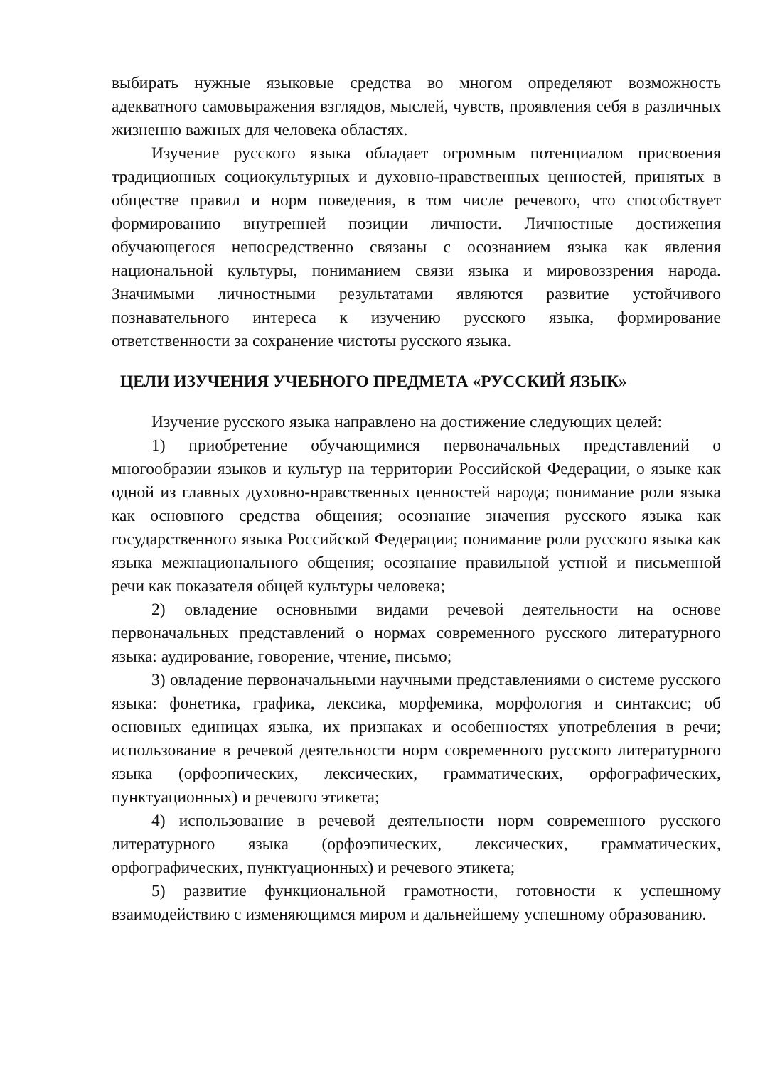выбирать нужные языковые средства во многом определяют возможность адекватного самовыражения взглядов, мыслей, чувств, проявления себя в различных жизненно важных для человека областях.
Изучение русского языка обладает огромным потенциалом присвоения традиционных социокультурных и духовно-нравственных ценностей, принятых в обществе правил и норм поведения, в том числе речевого, что способствует формированию внутренней позиции личности. Личностные достижения обучающегося непосредственно связаны с осознанием языка как явления национальной культуры, пониманием связи языка и мировоззрения народа. Значимыми личностными результатами являются развитие устойчивого познавательного интереса к изучению русского языка, формирование ответственности за сохранение чистоты русского языка.
ЦЕЛИ ИЗУЧЕНИЯ УЧЕБНОГО ПРЕДМЕТА «РУССКИЙ ЯЗЫК»
Изучение русского языка направлено на достижение следующих целей:
1) приобретение обучающимися первоначальных представлений о многообразии языков и культур на территории Российской Федерации, о языке как одной из главных духовно-нравственных ценностей народа; понимание роли языка как основного средства общения; осознание значения русского языка как государственного языка Российской Федерации; понимание роли русского языка как языка межнационального общения; осознание правильной устной и письменной речи как показателя общей культуры человека;
2) овладение основными видами речевой деятельности на основе первоначальных представлений о нормах современного русского литературного языка: аудирование, говорение, чтение, письмо;
3) овладение первоначальными научными представлениями о системе русского языка: фонетика, графика, лексика, морфемика, морфология и синтаксис; об основных единицах языка, их признаках и особенностях употребления в речи; использование в речевой деятельности норм современного русского литературного языка (орфоэпических, лексических, грамматических, орфографических, пунктуационных) и речевого этикета;
4) использование в речевой деятельности норм современного русского литературного языка (орфоэпических, лексических, грамматических, орфографических, пунктуационных) и речевого этикета;
5) развитие функциональной грамотности, готовности к успешному взаимодействию с изменяющимся миром и дальнейшему успешному образованию.